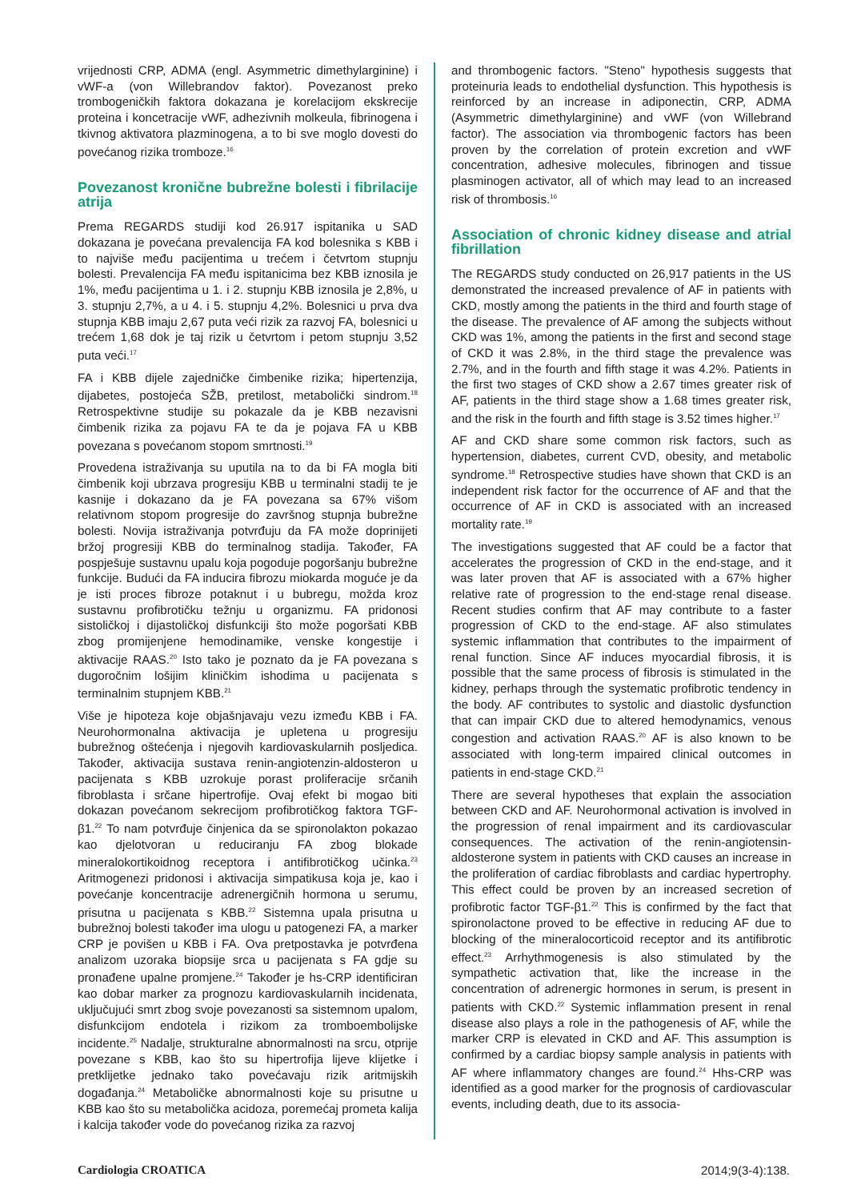vrijednosti CRP, ADMA (engl. Asymmetric dimethylarginine) i vWF-a (von Willebrandov faktor). Povezanost preko trombogeničkih faktora dokazana je korelacijom ekskrecije proteina i koncetracije vWF, adhezivnih molkeula, fibrinogena i tkivnog aktivatora plazminogena, a to bi sve moglo dovesti do povećanog rizika tromboze.<sup>16</sup>
Povezanost kronične bubrežne bolesti i fibrilacije atrija
Prema REGARDS studiji kod 26.917 ispitanika u SAD dokazana je povećana prevalencija FA kod bolesnika s KBB i to najviše među pacijentima u trećem i četvrtom stupnju bolesti. Prevalencija FA među ispitanicima bez KBB iznosila je 1%, među pacijentima u 1. i 2. stupnju KBB iznosila je 2,8%, u 3. stupnju 2,7%, a u 4. i 5. stupnju 4,2%. Bolesnici u prva dva stupnja KBB imaju 2,67 puta veći rizik za razvoj FA, bolesnici u trećem 1,68 dok je taj rizik u četvrtom i petom stupnju 3,52 puta veći.<sup>17</sup>
FA i KBB dijele zajedničke čimbenike rizika; hipertenzija, dijabetes, postojeća SŽB, pretilost, metabolički sindrom.<sup>18</sup> Retrospektivne studije su pokazale da je KBB nezavisni čimbenik rizika za pojavu FA te da je pojava FA u KBB povezana s povećanom stopom smrtnosti.<sup>19</sup>
Provedena istraživanja su uputila na to da bi FA mogla biti čimbenik koji ubrzava progresiju KBB u terminalni stadij te je kasnije i dokazano da je FA povezana sa 67% višom relativnom stopom progresije do završnog stupnja bubrežne bolesti. Novija istraživanja potvrđuju da FA može doprinijeti bržoj progresiji KBB do terminalnog stadija. Također, FA pospješuje sustavnu upalu koja pogoduje pogoršanju bubrežne funkcije. Budući da FA inducira fibrozu miokarda moguće je da je isti proces fibroze potaknut i u bubregu, možda kroz sustavnu profibrotičku težnju u organizmu. FA pridonosi sistoličkoj i dijastoličkoj disfunkciji što može pogoršati KBB zbog promijenjene hemodinamike, venske kongestije i aktivacije RAAS.<sup>20</sup> Isto tako je poznato da je FA povezana s dugoročnim lošijim kliničkim ishodima u pacijenata s terminalnim stupnjem KBB.<sup>21</sup>
Više je hipoteza koje objašnjavaju vezu između KBB i FA. Neurohormonalna aktivacija je upletena u progresiju bubrežnog oštećenja i njegovih kardiovaskularnih posljedica. Također, aktivacija sustava renin-angiotenzin-aldosteron u pacijenata s KBB uzrokuje porast proliferacije srčanih fibroblasta i srčane hipertrofije. Ovaj efekt bi mogao biti dokazan povećanom sekrecijom profibrotičkog faktora TGF-β1.<sup>22</sup> To nam potvrđuje činjenica da se spironolakton pokazao kao djelotvoran u reduciranju FA zbog blokade mineralokortikoidnog receptora i antifibrotičkog učinka.<sup>23</sup> Aritmogenezi pridonosi i aktivacija simpatikusa koja je, kao i povećanje koncentracije adrenergičnih hormona u serumu, prisutna u pacijenata s KBB.<sup>22</sup> Sistemna upala prisutna u bubrežnoj bolesti također ima ulogu u patogenezi FA, a marker CRP je povišen u KBB i FA. Ova pretpostavka je potvrđena analizom uzoraka biopsije srca u pacijenata s FA gdje su pronađene upalne promjene.<sup>24</sup> Također je hs-CRP identificiran kao dobar marker za prognozu kardiovaskularnih incidenata, uključujući smrt zbog svoje povezanosti sa sistemnom upalom, disfunkcijom endotela i rizikom za tromboembolijske incidente.<sup>25</sup> Nadalje, strukturalne abnormalnosti na srcu, otprije povezane s KBB, kao što su hipertrofija lijeve klijetke i pretklijetke jednako tako povećavaju rizik aritmijskih događanja.<sup>24</sup> Metaboličke abnormalnosti koje su prisutne u KBB kao što su metabolička acidoza, poremećaj prometa kalija i kalcija također vode do povećanog rizika za razvoj
and thrombogenic factors. "Steno" hypothesis suggests that proteinuria leads to endothelial dysfunction. This hypothesis is reinforced by an increase in adiponectin, CRP, ADMA (Asymmetric dimethylarginine) and vWF (von Willebrand factor). The association via thrombogenic factors has been proven by the correlation of protein excretion and vWF concentration, adhesive molecules, fibrinogen and tissue plasminogen activator, all of which may lead to an increased risk of thrombosis.<sup>16</sup>
Association of chronic kidney disease and atrial fibrillation
The REGARDS study conducted on 26,917 patients in the US demonstrated the increased prevalence of AF in patients with CKD, mostly among the patients in the third and fourth stage of the disease. The prevalence of AF among the subjects without CKD was 1%, among the patients in the first and second stage of CKD it was 2.8%, in the third stage the prevalence was 2.7%, and in the fourth and fifth stage it was 4.2%. Patients in the first two stages of CKD show a 2.67 times greater risk of AF, patients in the third stage show a 1.68 times greater risk, and the risk in the fourth and fifth stage is 3.52 times higher.<sup>17</sup>
AF and CKD share some common risk factors, such as hypertension, diabetes, current CVD, obesity, and metabolic syndrome.<sup>18</sup> Retrospective studies have shown that CKD is an independent risk factor for the occurrence of AF and that the occurrence of AF in CKD is associated with an increased mortality rate.<sup>19</sup>
The investigations suggested that AF could be a factor that accelerates the progression of CKD in the end-stage, and it was later proven that AF is associated with a 67% higher relative rate of progression to the end-stage renal disease. Recent studies confirm that AF may contribute to a faster progression of CKD to the end-stage. AF also stimulates systemic inflammation that contributes to the impairment of renal function. Since AF induces myocardial fibrosis, it is possible that the same process of fibrosis is stimulated in the kidney, perhaps through the systematic profibrotic tendency in the body. AF contributes to systolic and diastolic dysfunction that can impair CKD due to altered hemodynamics, venous congestion and activation RAAS.<sup>20</sup> AF is also known to be associated with long-term impaired clinical outcomes in patients in end-stage CKD.<sup>21</sup>
There are several hypotheses that explain the association between CKD and AF. Neurohormonal activation is involved in the progression of renal impairment and its cardiovascular consequences. The activation of the renin-angiotensin-aldosterone system in patients with CKD causes an increase in the proliferation of cardiac fibroblasts and cardiac hypertrophy. This effect could be proven by an increased secretion of profibrotic factor TGF-β1.<sup>22</sup> This is confirmed by the fact that spironolactone proved to be effective in reducing AF due to blocking of the mineralocorticoid receptor and its antifibrotic effect.<sup>23</sup> Arrhythmogenesis is also stimulated by the sympathetic activation that, like the increase in the concentration of adrenergic hormones in serum, is present in patients with CKD.<sup>22</sup> Systemic inflammation present in renal disease also plays a role in the pathogenesis of AF, while the marker CRP is elevated in CKD and AF. This assumption is confirmed by a cardiac biopsy sample analysis in patients with AF where inflammatory changes are found.<sup>24</sup> Hhs-CRP was identified as a good marker for the prognosis of cardiovascular events, including death, due to its associa-
Cardiologia CROATICA 2014;9(3-4):138.